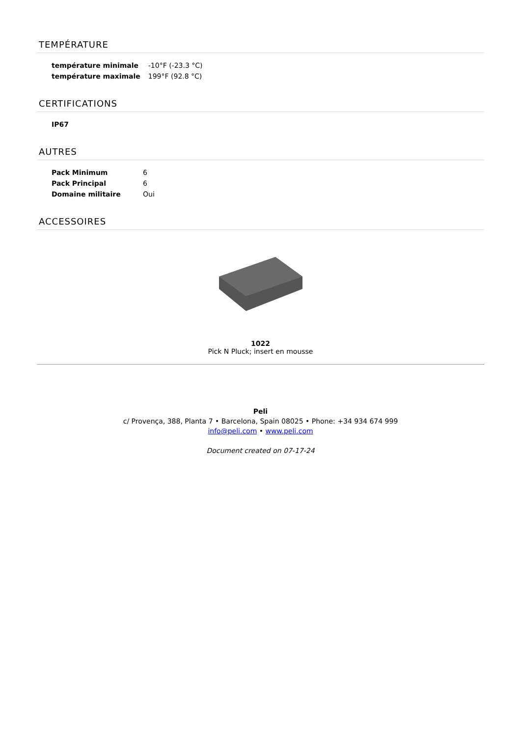TEMPÉRATURE
| température minimale | -10°F (-23.3 °C) |
| température maximale | 199°F (92.8 °C) |
CERTIFICATIONS
| IP67 |
| --- |
AUTRES
| Pack Minimum | 6 |
| Pack Principal | 6 |
| Domaine militaire | Oui |
ACCESSOIRES
1022
Pick N Pluck; insert en mousse
Peli
c/ Provença, 388, Planta 7 • Barcelona, Spain 08025 • Phone: +34 934 674 999
info@peli.com • www.peli.com
Document created on 07-17-24